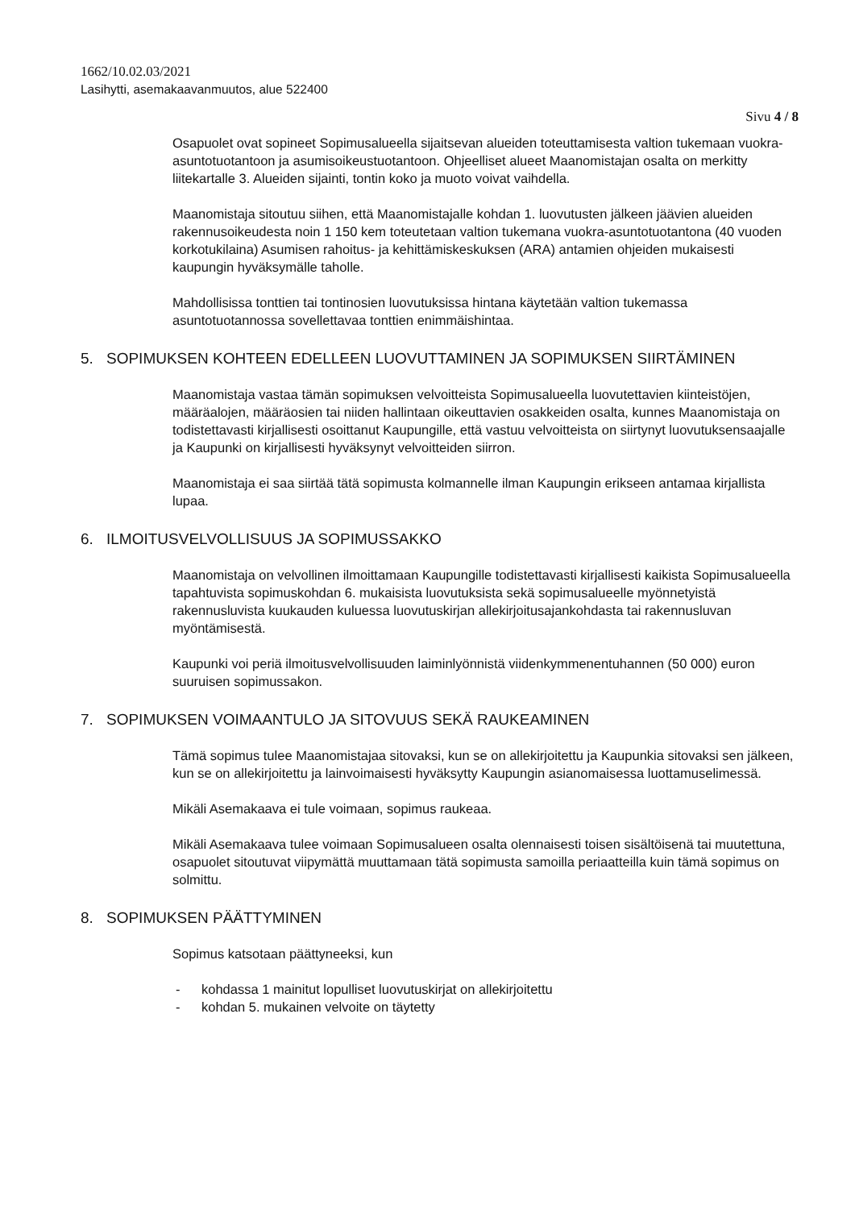1662/10.02.03/2021
Lasihytti, asemakaavanmuutos, alue 522400
Sivu 4 / 8
Osapuolet ovat sopineet Sopimusalueella sijaitsevan alueiden toteuttamisesta valtion tukemaan vuokra-asuntotuotantoon ja asumisoikeustuotantoon. Ohjeelliset alueet Maanomistajan osalta on merkitty liitekartalle 3. Alueiden sijainti, tontin koko ja muoto voivat vaihdella.
Maanomistaja sitoutuu siihen, että Maanomistajalle kohdan 1. luovutusten jälkeen jäävien alueiden rakennusoikeudesta noin 1 150 kem toteutetaan valtion tukemana vuokra-asuntotuotantona (40 vuoden korkotukilaina) Asumisen rahoitus- ja kehittämiskeskuksen (ARA) antamien ohjeiden mukaisesti kaupungin hyväksymälle taholle.
Mahdollisissa tonttien tai tontinosien luovutuksissa hintana käytetään valtion tukemassa asuntotuotannossa sovellettavaa tonttien enimmäishintaa.
5. SOPIMUKSEN KOHTEEN EDELLEEN LUOVUTTAMINEN JA SOPIMUKSEN SIIRTÄMINEN
Maanomistaja vastaa tämän sopimuksen velvoitteista Sopimusalueella luovutettavien kiinteistöjen, määräalojen, määräosien tai niiden hallintaan oikeuttavien osakkeiden osalta, kunnes Maanomistaja on todistettavasti kirjallisesti osoittanut Kaupungille, että vastuu velvoitteista on siirtynyt luovutuksensaajalle ja Kaupunki on kirjallisesti hyväksynyt velvoitteiden siirron.
Maanomistaja ei saa siirtää tätä sopimusta kolmannelle ilman Kaupungin erikseen antamaa kirjallista lupaa.
6. ILMOITUSVELVOLLISUUS JA SOPIMUSSAKKO
Maanomistaja on velvollinen ilmoittamaan Kaupungille todistettavasti kirjallisesti kaikista Sopimusalueella tapahtuvista sopimuskohdan 6. mukaisista luovutuksista sekä sopimusalueelle myönnetyistä rakennusluvista kuukauden kuluessa luovutuskirjan allekirjoitusajankohdasta tai rakennusluvan myöntämisestä.
Kaupunki voi periä ilmoitusvelvollisuuden laiminlyönnistä viidenkymmenentuhannen (50 000) euron suuruisen sopimussakon.
7. SOPIMUKSEN VOIMAANTULO JA SITOVUUS SEKÄ RAUKEAMINEN
Tämä sopimus tulee Maanomistajaa sitovaksi, kun se on allekirjoitettu ja Kaupunkia sitovaksi sen jälkeen, kun se on allekirjoitettu ja lainvoimaisesti hyväksytty Kaupungin asianomaisessa luottamuselimessä.
Mikäli Asemakaava ei tule voimaan, sopimus raukeaa.
Mikäli Asemakaava tulee voimaan Sopimusalueen osalta olennaisesti toisen sisältöisenä tai muutettuna, osapuolet sitoutuvat viipymättä muuttamaan tätä sopimusta samoilla periaatteilla kuin tämä sopimus on solmittu.
8. SOPIMUKSEN PÄÄTTYMINEN
Sopimus katsotaan päättyneeksi, kun
- kohdassa 1 mainitut lopulliset luovutuskirjat on allekirjoitettu
- kohdan 5. mukainen velvoite on täytetty